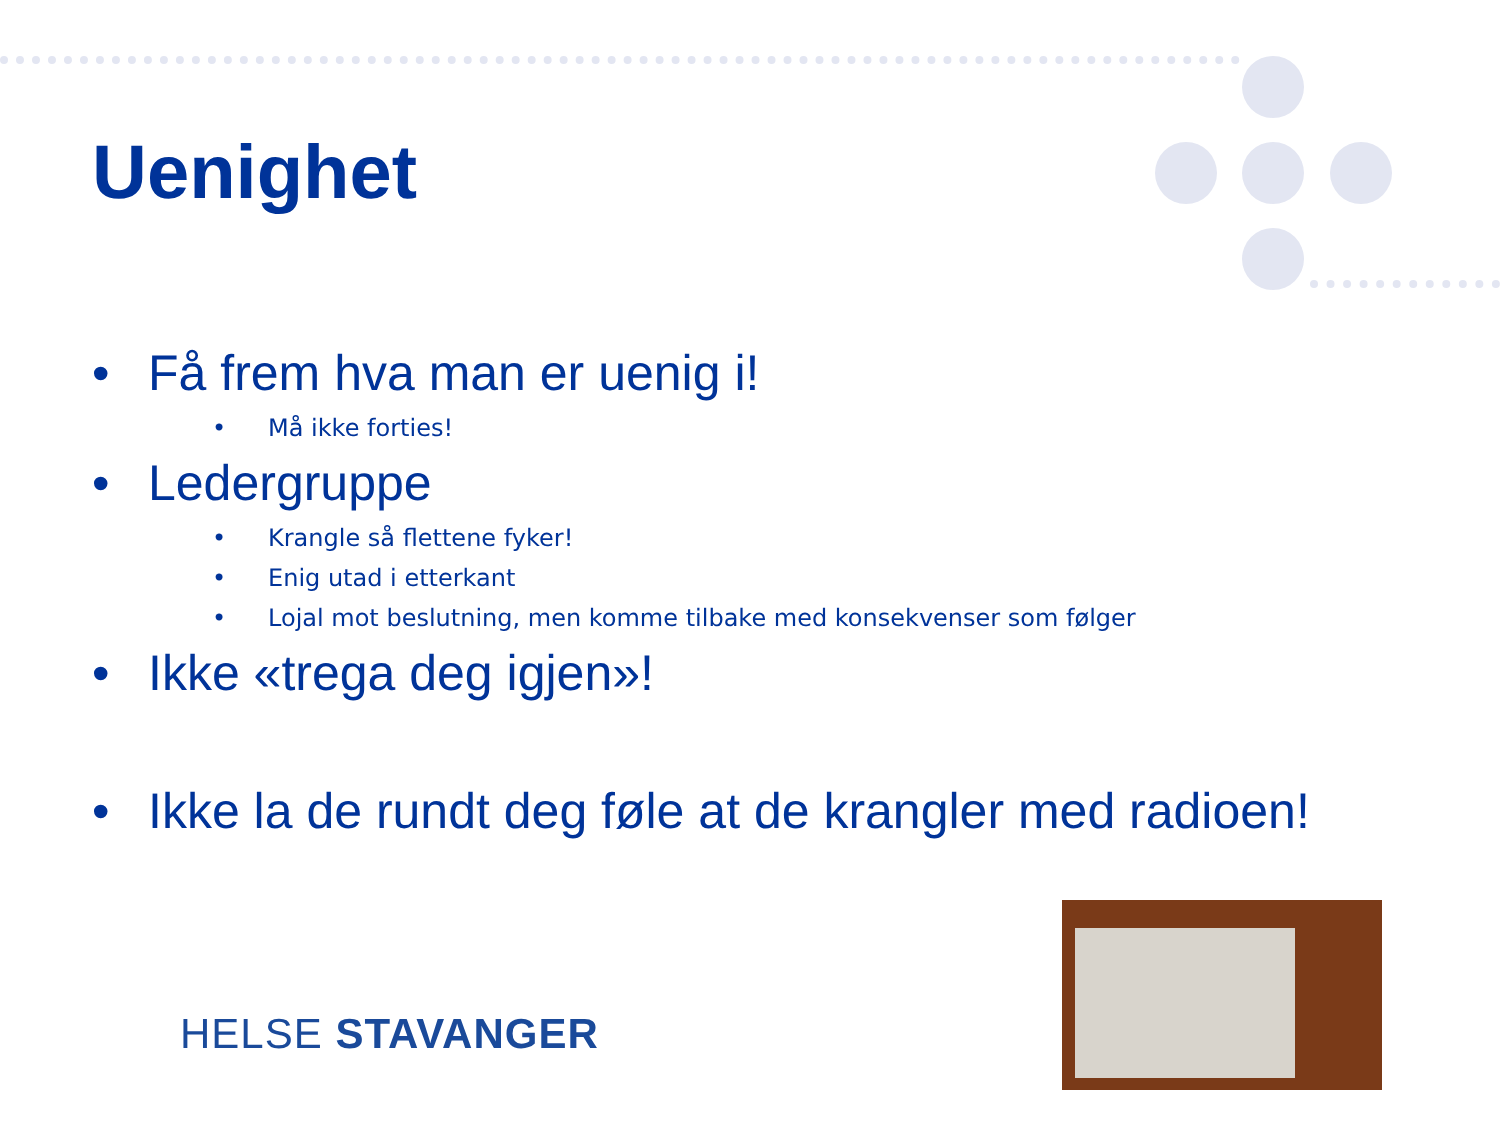Uenighet
• Få frem hva man er uenig i!
• Må ikke forties!
• Ledergruppe
• Krangle så flettene fyker!
• Enig utad i etterkant
• Lojal mot beslutning, men komme tilbake med konsekvenser som følger
• Ikke «trega deg igjen»!
• Ikke la de rundt deg føle at de krangler med radioen!
HELSE STAVANGER